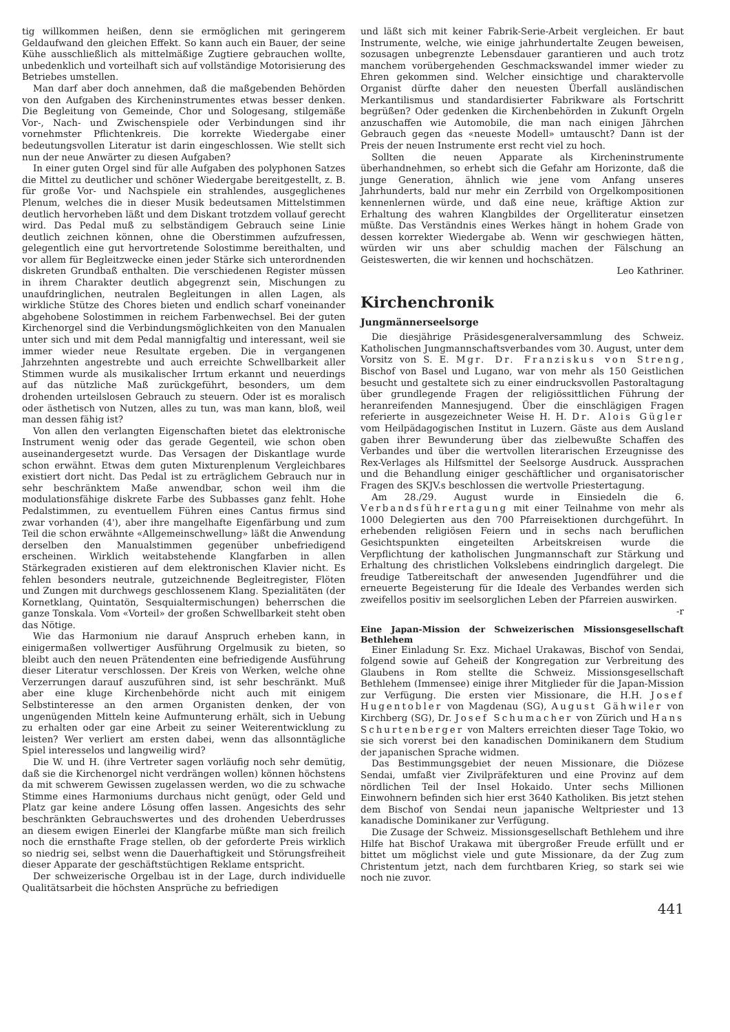tig willkommen heißen, denn sie ermöglichen mit geringerem Geldaufwand den gleichen Effekt. So kann auch ein Bauer, der seine Kühe ausschließlich als mittelmäßige Zugtiere gebrauchen wollte, unbedenklich und vorteilhaft sich auf vollständige Motorisierung des Betriebes umstellen.
Man darf aber doch annehmen, daß die maßgebenden Behörden von den Aufgaben des Kircheninstrumentes etwas besser denken. Die Begleitung von Gemeinde, Chor und Sologesang, stilgemäße Vor-, Nach- und Zwischenspiele oder Verbindungen sind ihr vornehmster Pflichtenkreis. Die korrekte Wiedergabe einer bedeutungsvollen Literatur ist darin eingeschlossen. Wie stellt sich nun der neue Anwärter zu diesen Aufgaben?
In einer guten Orgel sind für alle Aufgaben des polyphonen Satzes die Mittel zu deutlicher und schöner Wiedergabe bereitgestellt, z. B. für große Vor- und Nachspiele ein strahlendes, ausgeglichenes Plenum, welches die in dieser Musik bedeutsamen Mittelstimmen deutlich hervorheben läßt und dem Diskant trotzdem vollauf gerecht wird. Das Pedal muß zu selbständigem Gebrauch seine Linie deutlich zeichnen können, ohne die Oberstimmen aufzufressen, gelegentlich eine gut hervortretende Solostimme bereithalten, und vor allem für Begleitzwecke einen jeder Stärke sich unterordnenden diskreten Grundbaß enthalten. Die verschiedenen Register müssen in ihrem Charakter deutlich abgegrenzt sein, Mischungen zu unaufdringlichen, neutralen Begleitungen in allen Lagen, als wirkliche Stütze des Chores bieten und endlich scharf voneinander abgehobene Solostimmen in reichem Farbenwechsel. Bei der guten Kirchenorgel sind die Verbindungsmöglichkeiten von den Manualen unter sich und mit dem Pedal mannigfaltig und interessant, weil sie immer wieder neue Resultate ergeben. Die in vergangenen Jahrzehnten angestrebte und auch erreichte Schwellbarkeit aller Stimmen wurde als musikalischer Irrtum erkannt und neuerdings auf das nützliche Maß zurückgeführt, besonders, um dem drohenden urteilslosen Gebrauch zu steuern. Oder ist es moralisch oder ästhetisch von Nutzen, alles zu tun, was man kann, bloß, weil man dessen fähig ist?
Von allen den verlangten Eigenschaften bietet das elektronische Instrument wenig oder das gerade Gegenteil, wie schon oben auseinandergesetzt wurde. Das Versagen der Diskantlage wurde schon erwähnt. Etwas dem guten Mixturenplenum Vergleichbares existiert dort nicht. Das Pedal ist zu erträglichem Gebrauch nur in sehr beschränktem Maße anwendbar, schon weil ihm die modulationsfähige diskrete Farbe des Subbasses ganz fehlt. Hohe Pedalstimmen, zu eventuellem Führen eines Cantus firmus sind zwar vorhanden (4'), aber ihre mangelhafte Eigenfärbung und zum Teil die schon erwähnte «Allgemeinschwellung» läßt die Anwendung derselben den Manualstimmen gegenüber unbefriedigend erscheinen. Wirklich weitabstehende Klangfarben in allen Stärkegraden existieren auf dem elektronischen Klavier nicht. Es fehlen besonders neutrale, gutzeichnende Begleitregister, Flöten und Zungen mit durchwegs geschlossenem Klang. Spezialitäten (der Kornetklang, Quintatön, Sesquialtermischungen) beherrschen die ganze Tonskala. Vom «Vorteil» der großen Schwellbarkeit steht oben das Nötige.
Wie das Harmonium nie darauf Anspruch erheben kann, in einigermaßen vollwertiger Ausführung Orgelmusik zu bieten, so bleibt auch den neuen Prätendenten eine befriedigende Ausführung dieser Literatur verschlossen. Der Kreis von Werken, welche ohne Verzerrungen darauf auszuführen sind, ist sehr beschränkt. Muß aber eine kluge Kirchenbehörde nicht auch mit einigem Selbstinteresse an den armen Organisten denken, der von ungenügenden Mitteln keine Aufmunterung erhält, sich in Uebung zu erhalten oder gar eine Arbeit zu seiner Weiterentwicklung zu leisten? Wer verliert am ersten dabei, wenn das allsonntägliche Spiel interesselos und langweilig wird?
Die W. und H. (ihre Vertreter sagen vorläufig noch sehr demütig, daß sie die Kirchenorgel nicht verdrängen wollen) können höchstens da mit schwerem Gewissen zugelassen werden, wo die zu schwache Stimme eines Harmoniums durchaus nicht genügt, oder Geld und Platz gar keine andere Lösung offen lassen. Angesichts des sehr beschränkten Gebrauchswertes und des drohenden Ueberdrusses an diesem ewigen Einerlei der Klangfarbe müßte man sich freilich noch die ernsthafte Frage stellen, ob der geforderte Preis wirklich so niedrig sei, selbst wenn die Dauerhaftigkeit und Störungsfreiheit dieser Apparate der geschäftstüchtigen Reklame entspricht.
Der schweizerische Orgelbau ist in der Lage, durch individuelle Qualitätsarbeit die höchsten Ansprüche zu befriedigen
und läßt sich mit keiner Fabrik-Serie-Arbeit vergleichen. Er baut Instrumente, welche, wie einige jahrhundertalte Zeugen beweisen, sozusagen unbegrenzte Lebensdauer garantieren und auch trotz manchem vorübergehenden Geschmackswandel immer wieder zu Ehren gekommen sind. Welcher einsichtige und charaktervolle Organist dürfte daher den neuesten Überfall ausländischen Merkantilismus und standardisierter Fabrikware als Fortschritt begrüßen? Oder gedenken die Kirchenbehörden in Zukunft Orgeln anzuschaffen wie Automobile, die man nach einigen Jährchen Gebrauch gegen das «neueste Modell» umtauscht? Dann ist der Preis der neuen Instrumente erst recht viel zu hoch.
Sollten die neuen Apparate als Kircheninstrumente überhandnehmen, so erhebt sich die Gefahr am Horizonte, daß die junge Generation, ähnlich wie jene vom Anfang unseres Jahrhunderts, bald nur mehr ein Zerrbild von Orgelkompositionen kennenlernen würde, und daß eine neue, kräftige Aktion zur Erhaltung des wahren Klangbildes der Orgelliteratur einsetzen müßte. Das Verständnis eines Werkes hängt in hohem Grade von dessen korrekter Wiedergabe ab. Wenn wir geschwiegen hätten, würden wir uns aber schuldig machen der Fälschung an Geisteswerten, die wir kennen und hochschätzen.
Leo Kathriner.
Kirchenchronik
Jungmännerseelsorge
Die diesjährige Präsidesgeneralversammlung des Schweiz. Katholischen Jungmannschaftsverbandes vom 30. August, unter dem Vorsitz von S. E. Mgr. Dr. Franziskus von Streng, Bischof von Basel und Lugano, war von mehr als 150 Geistlichen besucht und gestaltete sich zu einer eindrucksvollen Pastoraltagung über grundlegende Fragen der religiössittlichen Führung der heranreifenden Mannesjugend. Über die einschlägigen Fragen referierte in ausgezeichneter Weise H. H. Dr. Alois Gügler vom Heilpädagogischen Institut in Luzern. Gäste aus dem Ausland gaben ihrer Bewunderung über das zielbewußte Schaffen des Verbandes und über die wertvollen literarischen Erzeugnisse des Rex-Verlages als Hilfsmittel der Seelsorge Ausdruck. Aussprachen und die Behandlung einiger geschäftlicher und organisatorischer Fragen des SKJV.s beschlossen die wertvolle Priestertagung.
Am 28./29. August wurde in Einsiedeln die 6. Verbandsführertagung mit einer Teilnahme von mehr als 1000 Delegierten aus den 700 Pfarreisektionen durchgeführt. In erhebenden religiösen Feiern und in sechs nach beruflichen Gesichtspunkten eingeteilten Arbeitskreisen wurde die Verpflichtung der katholischen Jungmannschaft zur Stärkung und Erhaltung des christlichen Volkslebens eindringlich dargelegt. Die freudige Tatbereitschaft der anwesenden Jugendführer und die erneuerte Begeisterung für die Ideale des Verbandes werden sich zweifellos positiv im seelsorglichen Leben der Pfarreien auswirken. -r
Eine Japan-Mission der Schweizerischen Missionsgesellschaft Bethlehem
Einer Einladung Sr. Exz. Michael Urakawas, Bischof von Sendai, folgend sowie auf Geheiß der Kongregation zur Verbreitung des Glaubens in Rom stellte die Schweiz. Missionsgesellschaft Bethlehem (Immensee) einige ihrer Mitglieder für die Japan-Mission zur Verfügung. Die ersten vier Missionare, die H.H. Josef Hugentobler von Magdenau (SG), August Gähwiler von Kirchberg (SG), Dr. Josef Schumacher von Zürich und Hans Schurtenberger von Malters erreichten dieser Tage Tokio, wo sie sich vorerst bei den kanadischen Dominikanern dem Studium der japanischen Sprache widmen.
Das Bestimmungsgebiet der neuen Missionare, die Diözese Sendai, umfaßt vier Zivilpräfekturen und eine Provinz auf dem nördlichen Teil der Insel Hokaido. Unter sechs Millionen Einwohnern befinden sich hier erst 3640 Katholiken. Bis jetzt stehen dem Bischof von Sendai neun japanische Weltpriester und 13 kanadische Dominikaner zur Verfügung.
Die Zusage der Schweiz. Missionsgesellschaft Bethlehem und ihre Hilfe hat Bischof Urakawa mit übergroßer Freude erfüllt und er bittet um möglichst viele und gute Missionare, da der Zug zum Christentum jetzt, nach dem furchtbaren Krieg, so stark sei wie noch nie zuvor.
441